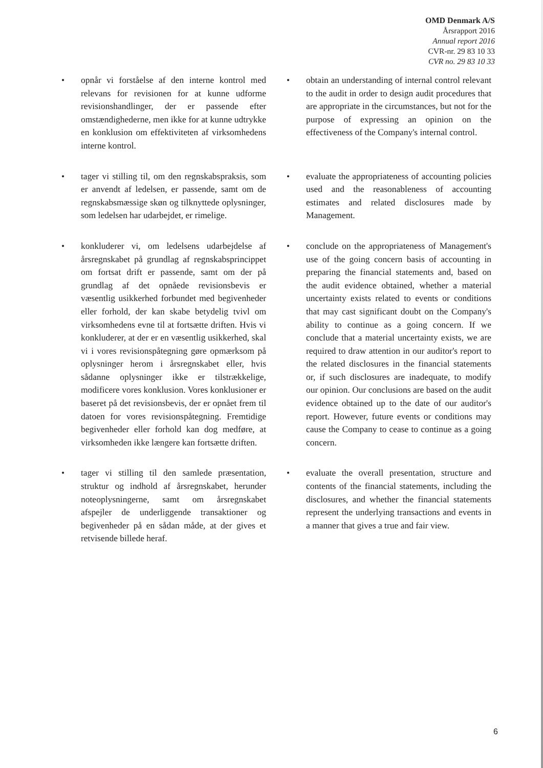OMD Denmark A/S
Årsrapport 2016
Annual report 2016
CVR-nr. 29 83 10 33
CVR no. 29 83 10 33
• opnår vi forståelse af den interne kontrol med relevans for revisionen for at kunne udforme revisionshandlinger, der er passende efter omstændighederne, men ikke for at kunne udtrykke en konklusion om effektiviteten af virksomhedens interne kontrol.
• obtain an understanding of internal control relevant to the audit in order to design audit procedures that are appropriate in the circumstances, but not for the purpose of expressing an opinion on the effectiveness of the Company's internal control.
• tager vi stilling til, om den regnskabspraksis, som er anvendt af ledelsen, er passende, samt om de regnskabsmæssige skøn og tilknyttede oplysninger, som ledelsen har udarbejdet, er rimelige.
• evaluate the appropriateness of accounting policies used and the reasonableness of accounting estimates and related disclosures made by Management.
• konkluderer vi, om ledelsens udarbejdelse af årsregnskabet på grundlag af regnskabsprincippet om fortsat drift er passende, samt om der på grundlag af det opnåede revisionsbevis er væsentlig usikkerhed forbundet med begivenheder eller forhold, der kan skabe betydelig tvivl om virksomhedens evne til at fortsætte driften. Hvis vi konkluderer, at der er en væsentlig usikkerhed, skal vi i vores revisionspåtegning gøre opmærksom på oplysninger herom i årsregnskabet eller, hvis sådanne oplysninger ikke er tilstrækkelige, modificere vores konklusion. Vores konklusioner er baseret på det revisionsbevis, der er opnået frem til datoen for vores revisionspåtegning. Fremtidige begivenheder eller forhold kan dog medføre, at virksomheden ikke længere kan fortsætte driften.
• conclude on the appropriateness of Management's use of the going concern basis of accounting in preparing the financial statements and, based on the audit evidence obtained, whether a material uncertainty exists related to events or conditions that may cast significant doubt on the Company's ability to continue as a going concern. If we conclude that a material uncertainty exists, we are required to draw attention in our auditor's report to the related disclosures in the financial statements or, if such disclosures are inadequate, to modify our opinion. Our conclusions are based on the audit evidence obtained up to the date of our auditor's report. However, future events or conditions may cause the Company to cease to continue as a going concern.
• tager vi stilling til den samlede præsentation, struktur og indhold af årsregnskabet, herunder noteoplysningerne, samt om årsregnskabet afspejler de underliggende transaktioner og begivenheder på en sådan måde, at der gives et retvisende billede heraf.
• evaluate the overall presentation, structure and contents of the financial statements, including the disclosures, and whether the financial statements represent the underlying transactions and events in a manner that gives a true and fair view.
6